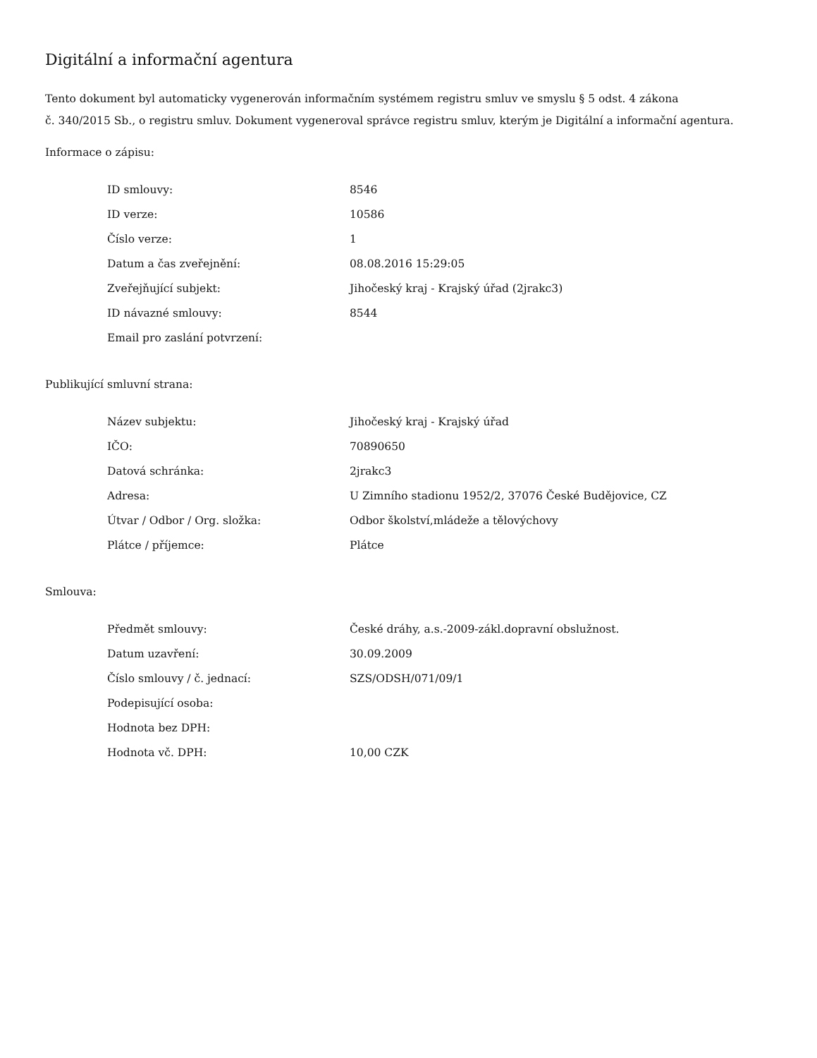Digitální a informační agentura
Tento dokument byl automaticky vygenerován informačním systémem registru smluv ve smyslu § 5 odst. 4 zákona
č. 340/2015 Sb., o registru smluv. Dokument vygeneroval správce registru smluv, kterým je Digitální a informační agentura.
Informace o zápisu:
| ID smlouvy: | 8546 |
| ID verze: | 10586 |
| Číslo verze: | 1 |
| Datum a čas zveřejnění: | 08.08.2016 15:29:05 |
| Zveřejňující subjekt: | Jihočeský kraj - Krajský úřad (2jrakc3) |
| ID návazné smlouvy: | 8544 |
| Email pro zaslání potvrzení: | |
Publikující smluvní strana:
| Název subjektu: | Jihočeský kraj - Krajský úřad |
| IČO: | 70890650 |
| Datová schránka: | 2jrakc3 |
| Adresa: | U Zimního stadionu 1952/2, 37076 České Budějovice, CZ |
| Útvar / Odbor / Org. složka: | Odbor školství,mládeže a tělovýchovy |
| Plátce / příjemce: | Plátce |
Smlouva:
| Předmět smlouvy: | České dráhy, a.s.-2009-zákl.dopravní obslužnost. |
| Datum uzavření: | 30.09.2009 |
| Číslo smlouvy / č. jednací: | SZS/ODSH/071/09/1 |
| Podepisující osoba: | |
| Hodnota bez DPH: | |
| Hodnota vč. DPH: | 10,00 CZK |